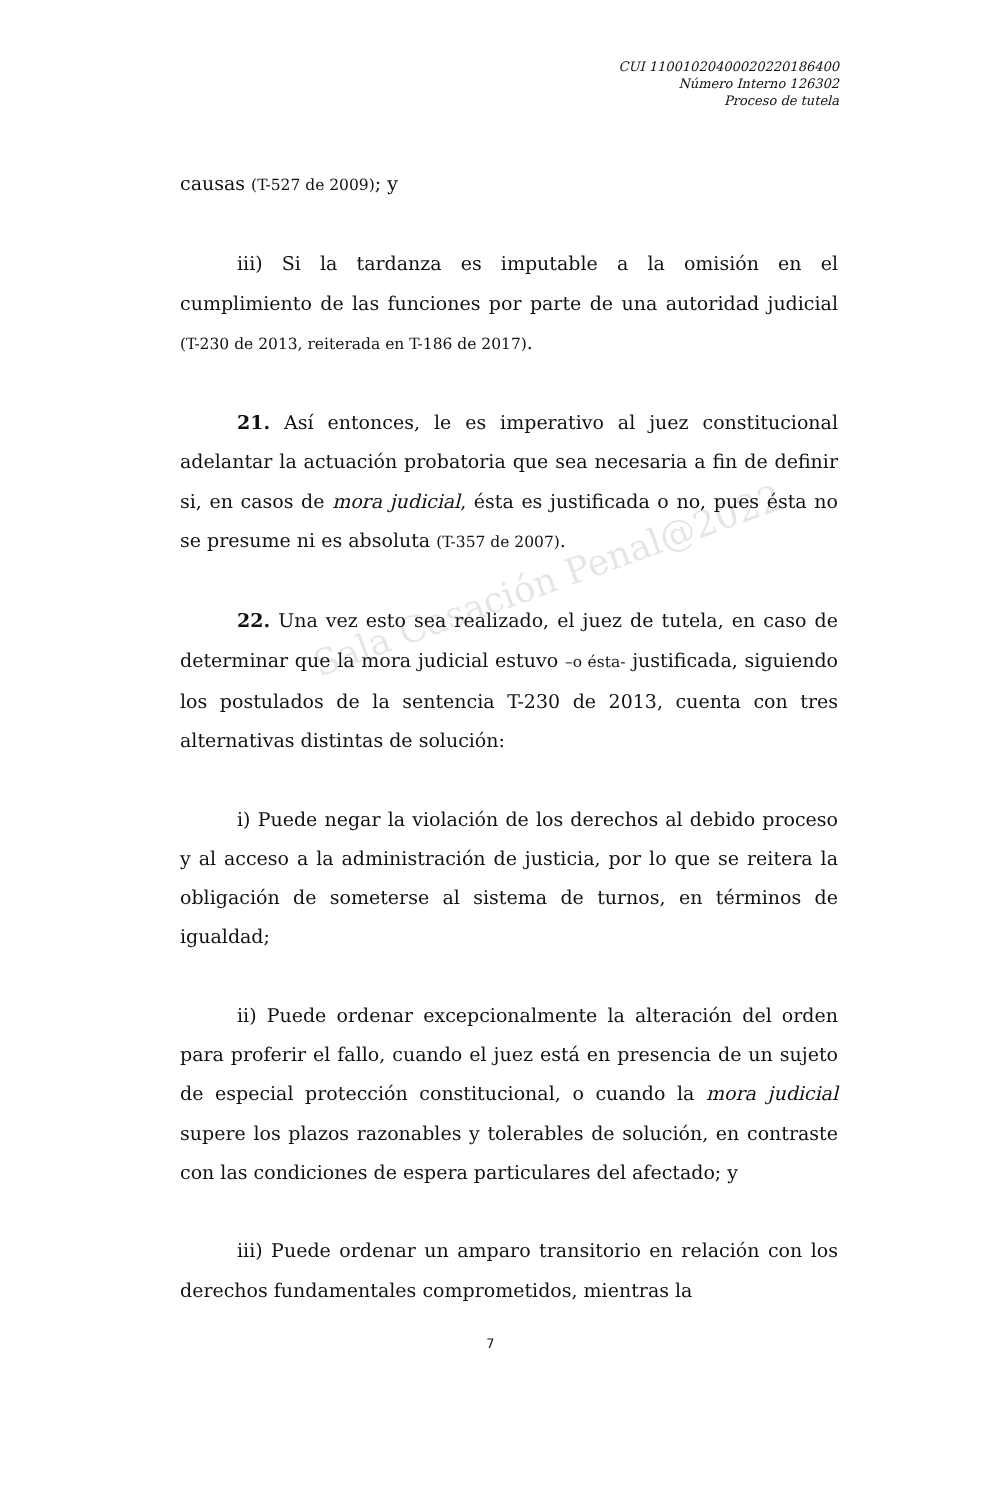Sala Casación Penal@2022
CUI 11001020400020220186400
Número Interno 126302
Proceso de tutela
causas (T-527 de 2009); y
iii) Si la tardanza es imputable a la omisión en el cumplimiento de las funciones por parte de una autoridad judicial (T-230 de 2013, reiterada en T-186 de 2017).
21. Así entonces, le es imperativo al juez constitucional adelantar la actuación probatoria que sea necesaria a fin de definir si, en casos de mora judicial, ésta es justificada o no, pues ésta no se presume ni es absoluta (T-357 de 2007).
22. Una vez esto sea realizado, el juez de tutela, en caso de determinar que la mora judicial estuvo –o ésta- justificada, siguiendo los postulados de la sentencia T-230 de 2013, cuenta con tres alternativas distintas de solución:
i) Puede negar la violación de los derechos al debido proceso y al acceso a la administración de justicia, por lo que se reitera la obligación de someterse al sistema de turnos, en términos de igualdad;
ii) Puede ordenar excepcionalmente la alteración del orden para proferir el fallo, cuando el juez está en presencia de un sujeto de especial protección constitucional, o cuando la mora judicial supere los plazos razonables y tolerables de solución, en contraste con las condiciones de espera particulares del afectado; y
iii) Puede ordenar un amparo transitorio en relación con los derechos fundamentales comprometidos, mientras la
7